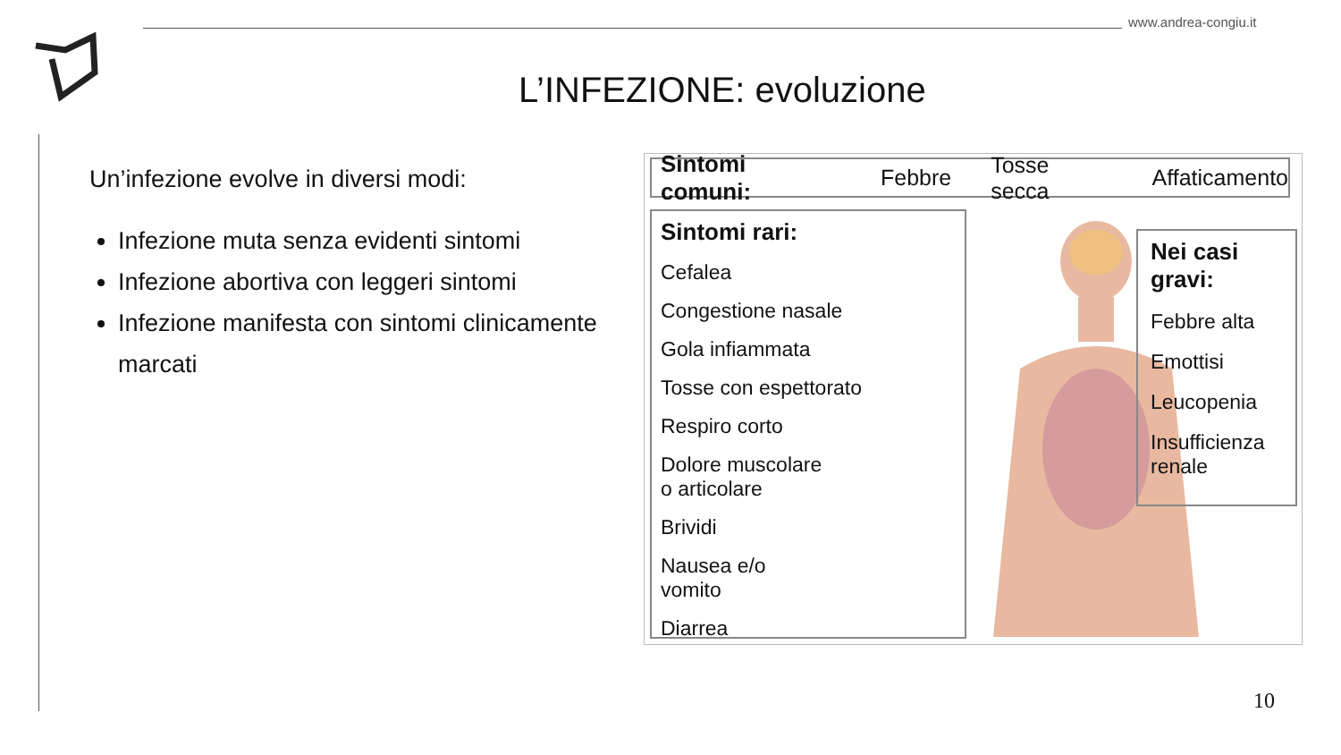www.andrea-congiu.it
L’INFEZIONE: evoluzione
Un’infezione evolve in diversi modi:
Infezione muta senza evidenti sintomi
Infezione abortiva con leggeri sintomi
Infezione manifesta con sintomi clinicamente marcati
Sintomi comuni: Febbre Tosse secca Affaticamento
Sintomi rari:
Cefalea
Congestione nasale
Gola infiammata
Tosse con espettorato
Respiro corto
Dolore muscolare
o articolare
Brividi
Nausea e/o
vomito
Diarrea
Nei casi
gravi:
Febbre alta
Emottisi
Leucopenia
Insufficienza
renale
10